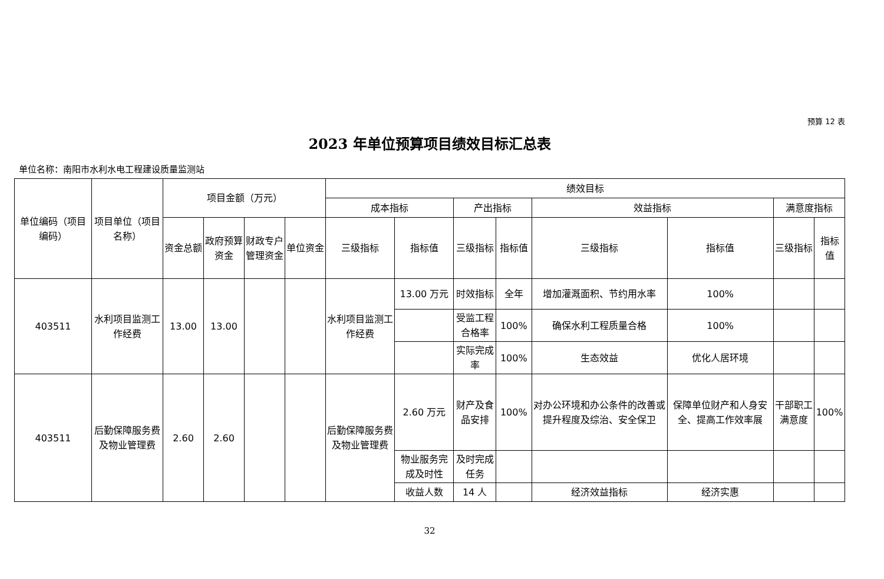预算 12 表
2023 年单位预算项目绩效目标汇总表
单位名称：南阳市水利水电工程建设质量监测站
| 单位编码（项目编码） | 项目单位（项目名称） | 项目金额（万元） | | | | 绩效目标 | | | | | | | |
| --- | --- | --- | --- | --- | --- | --- | --- | --- | --- | --- | --- | --- | --- |
| | | | | | | 成本指标 | | 产出指标 | | 效益指标 | | 满意度指标 | |
| | | 资金总额 | 政府预算资金 | 财政专户管理资金 | 单位资金 | 三级指标 | 指标值 | 三级指标 | 指标值 | 三级指标 | 指标值 | 三级指标 | 指标值 |
| 403511 | 水利项目监测工作经费 | 13.00 | 13.00 | | | 水利项目监测工作经费 | 13.00 万元 | 时效指标 | 全年 | 增加灌溉面积、节约用水率 | 100% | | |
| | | | | | | | | 受监工程合格率 | 100% | 确保水利工程质量合格 | 100% | | |
| | | | | | | | | 实际完成率 | 100% | 生态效益 | 优化人居环境 | | |
| 403511 | 后勤保障服务费及物业管理费 | 2.60 | 2.60 | | | 后勤保障服务费及物业管理费 | 2.60 万元 | 财产及食品安排 | 100% | 对办公环境和办公条件的改善或提升程度及综治、安全保卫 | 保障单位财产和人身安全、提高工作效率展 | 干部职工满意度 | 100% |
| | | | | | | | 物业服务完成及时性 | 及时完成任务 | | | | | |
| | | | | | | | 收益人数 | 14 人 | | 经济效益指标 | 经济实惠 | | |
32